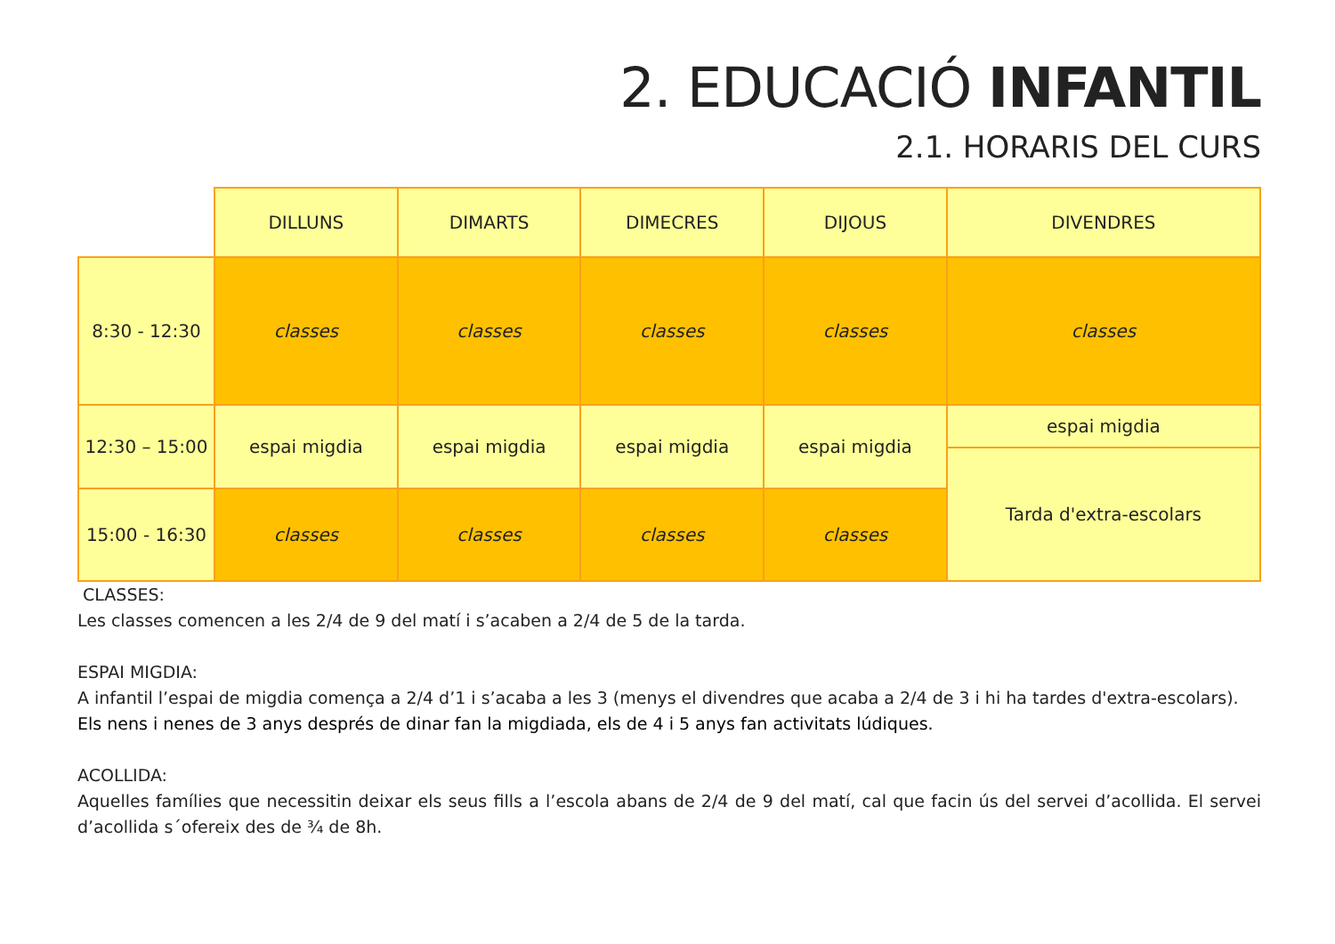2. EDUCACIÓ INFANTIL
2.1. HORARIS DEL CURS
| | DILLUNS | DIMARTS | DIMECRES | DIJOUS | DIVENDRES |
| --- | --- | --- | --- | --- | --- |
| 8:30 - 12:30 | classes | classes | classes | classes | classes |
| 12:30 – 15:00 | espai migdia | espai migdia | espai migdia | espai migdia | espai migdia |
| | | | | | Tarda d'extra-escolars |
| 15:00 - 16:30 | classes | classes | classes | classes | |
CLASSES:
Les classes comencen a les 2/4 de 9 del matí i s’acaben a 2/4 de 5 de la tarda.
ESPAI MIGDIA:
A infantil l’espai de migdia comença a 2/4 d’1 i s’acaba a les 3 (menys el divendres que acaba a 2/4 de 3 i hi ha tardes d'extra-escolars).
Els nens i nenes de 3 anys després de dinar fan la migdiada, els de 4 i 5 anys fan activitats lúdiques.
ACOLLIDA:
Aquelles famílies que necessitin deixar els seus fills a l’escola abans de 2/4 de 9 del matí, cal que facin ús del servei d’acollida. El servei d’acollida s´ofereix des de ¾ de 8h.